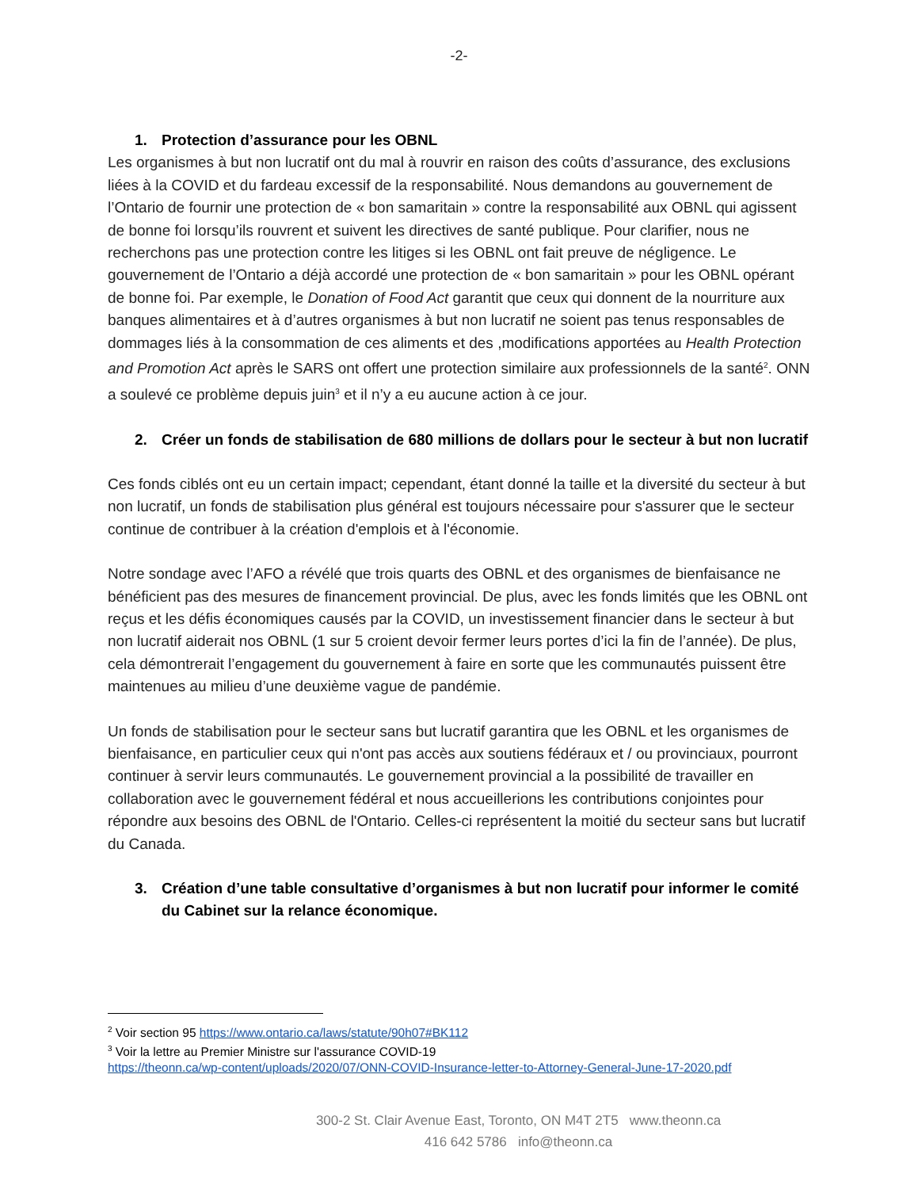-2-
1. Protection d’assurance pour les OBNL
Les organismes à but non lucratif ont du mal à rouvrir en raison des coûts d’assurance, des exclusions liées à la COVID et du fardeau excessif de la responsabilité. Nous demandons au gouvernement de l’Ontario de fournir une protection de « bon samaritain » contre la responsabilité aux OBNL qui agissent de bonne foi lorsqu’ils rouvrent et suivent les directives de santé publique. Pour clarifier, nous ne recherchons pas une protection contre les litiges si les OBNL ont fait preuve de négligence. Le gouvernement de l’Ontario a déjà accordé une protection de « bon samaritain » pour les OBNL opérant de bonne foi. Par exemple, le Donation of Food Act garantit que ceux qui donnent de la nourriture aux banques alimentaires et à d’autres organismes à but non lucratif ne soient pas tenus responsables de dommages liés à la consommation de ces aliments et des ,modifications apportées au Health Protection and Promotion Act après le SARS ont offert une protection similaire aux professionnels de la santé<sup>2</sup>. ONN a soulevé ce problème depuis juin<sup>3</sup> et il n’y a eu aucune action à ce jour.
2. Créer un fonds de stabilisation de 680 millions de dollars pour le secteur à but non lucratif
Ces fonds ciblés ont eu un certain impact; cependant, étant donné la taille et la diversité du secteur à but non lucratif, un fonds de stabilisation plus général est toujours nécessaire pour s'assurer que le secteur continue de contribuer à la création d'emplois et à l'économie.
Notre sondage avec l’AFO a révélé que trois quarts des OBNL et des organismes de bienfaisance ne bénéficient pas des mesures de financement provincial. De plus, avec les fonds limités que les OBNL ont reçus et les défis économiques causés par la COVID, un investissement financier dans le secteur à but non lucratif aiderait nos OBNL (1 sur 5 croient devoir fermer leurs portes d’ici la fin de l’année). De plus, cela démontrerait l’engagement du gouvernement à faire en sorte que les communautés puissent être maintenues au milieu d’une deuxième vague de pandémie.
Un fonds de stabilisation pour le secteur sans but lucratif garantira que les OBNL et les organismes de bienfaisance, en particulier ceux qui n'ont pas accès aux soutiens fédéraux et / ou provinciaux, pourront continuer à servir leurs communautés. Le gouvernement provincial a la possibilité de travailler en collaboration avec le gouvernement fédéral et nous accueillerions les contributions conjointes pour répondre aux besoins des OBNL de l'Ontario. Celles-ci représentent la moitié du secteur sans but lucratif du Canada.
3. Création d’une table consultative d’organismes à but non lucratif pour informer le comité du Cabinet sur la relance économique.
<sup>2</sup> Voir section 95 https://www.ontario.ca/laws/statute/90h07#BK112
<sup>3</sup> Voir la lettre au Premier Ministre sur l'assurance COVID-19
https://theonn.ca/wp-content/uploads/2020/07/ONN-COVID-Insurance-letter-to-Attorney-General-June-17-2020.pdf
300-2 St. Clair Avenue East, Toronto, ON M4T 2T5 www.theonn.ca
416 642 5786 info@theonn.ca